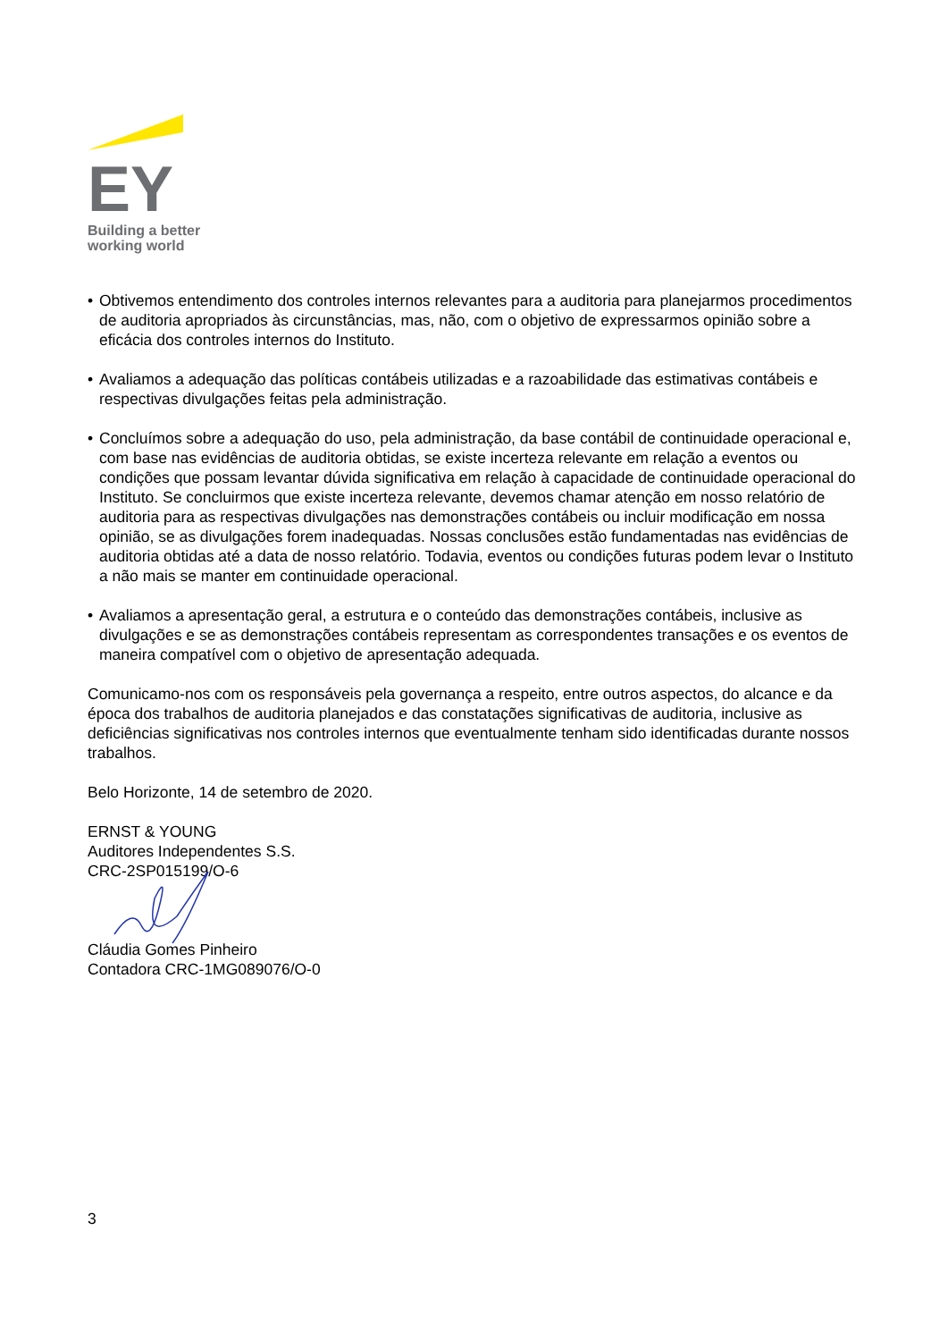EY
Building a better
working world
• Obtivemos entendimento dos controles internos relevantes para a auditoria para planejarmos procedimentos de auditoria apropriados às circunstâncias, mas, não, com o objetivo de expressarmos opinião sobre a eficácia dos controles internos do Instituto.
• Avaliamos a adequação das políticas contábeis utilizadas e a razoabilidade das estimativas contábeis e respectivas divulgações feitas pela administração.
• Concluímos sobre a adequação do uso, pela administração, da base contábil de continuidade operacional e, com base nas evidências de auditoria obtidas, se existe incerteza relevante em relação a eventos ou condições que possam levantar dúvida significativa em relação à capacidade de continuidade operacional do Instituto. Se concluirmos que existe incerteza relevante, devemos chamar atenção em nosso relatório de auditoria para as respectivas divulgações nas demonstrações contábeis ou incluir modificação em nossa opinião, se as divulgações forem inadequadas. Nossas conclusões estão fundamentadas nas evidências de auditoria obtidas até a data de nosso relatório. Todavia, eventos ou condições futuras podem levar o Instituto a não mais se manter em continuidade operacional.
• Avaliamos a apresentação geral, a estrutura e o conteúdo das demonstrações contábeis, inclusive as divulgações e se as demonstrações contábeis representam as correspondentes transações e os eventos de maneira compatível com o objetivo de apresentação adequada.
Comunicamo-nos com os responsáveis pela governança a respeito, entre outros aspectos, do alcance e da época dos trabalhos de auditoria planejados e das constatações significativas de auditoria, inclusive as deficiências significativas nos controles internos que eventualmente tenham sido identificadas durante nossos trabalhos.
Belo Horizonte, 14 de setembro de 2020.
ERNST & YOUNG
Auditores Independentes S.S.
CRC-2SP015199/O-6
Cláudia Gomes Pinheiro
Contadora CRC-1MG089076/O-0
3